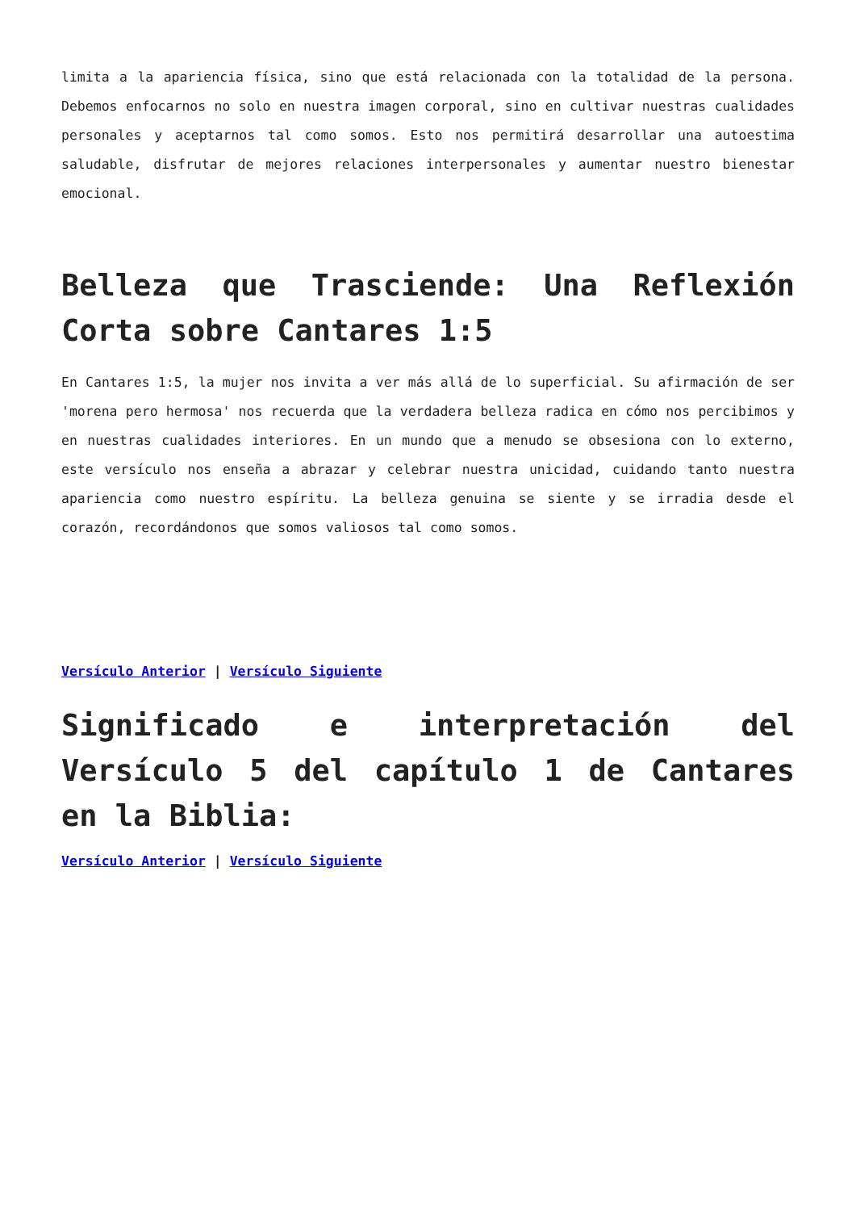limita a la apariencia física, sino que está relacionada con la totalidad de la persona. Debemos enfocarnos no solo en nuestra imagen corporal, sino en cultivar nuestras cualidades personales y aceptarnos tal como somos. Esto nos permitirá desarrollar una autoestima saludable, disfrutar de mejores relaciones interpersonales y aumentar nuestro bienestar emocional.
Belleza que Trasciende: Una Reflexión Corta sobre Cantares 1:5
En Cantares 1:5, la mujer nos invita a ver más allá de lo superficial. Su afirmación de ser 'morena pero hermosa' nos recuerda que la verdadera belleza radica en cómo nos percibimos y en nuestras cualidades interiores. En un mundo que a menudo se obsesiona con lo externo, este versículo nos enseña a abrazar y celebrar nuestra unicidad, cuidando tanto nuestra apariencia como nuestro espíritu. La belleza genuina se siente y se irradia desde el corazón, recordándonos que somos valiosos tal como somos.
Versículo Anterior | Versículo Siguiente
Significado e interpretación del Versículo 5 del capítulo 1 de Cantares en la Biblia:
Versículo Anterior | Versículo Siguiente